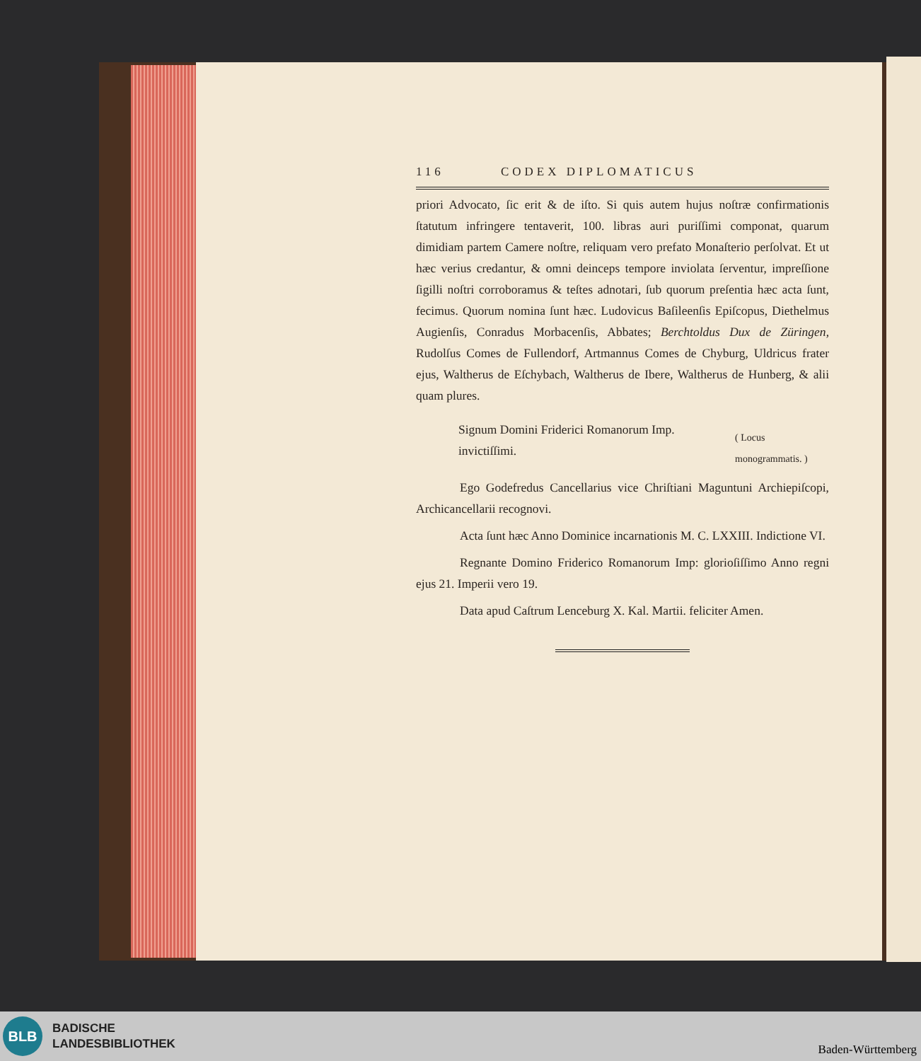116 CODEX DIPLOMATICUS
priori Advocato, ſic erit & de iſto. Si quis autem hujus noſtræ confirmationis ſtatutum infringere tentaverit, 100. libras auri puriſſimi componat, quarum dimidiam partem Camere noſtre, reliquam vero prefato Monaſterio perſolvat. Et ut hæc verius credantur, & omni deinceps tempore inviolata ſerventur, impreſſione ſigilli noſtri corroboramus & teſtes adnotari, ſub quorum preſentia hæc acta ſunt, fecimus. Quorum nomina ſunt hæc. Ludovicus Baſileenſis Epiſcopus, Diethelmus Augienſis, Conradus Morbacenſis, Abbates; Berchtoldus Dux de Züringen, Rudolſus Comes de Fullendorf, Artmannus Comes de Chyburg, Uldricus frater ejus, Waltherus de Eſchybach, Waltherus de Ibere, Waltherus de Hunberg, & alii quam plures.
Signum Domini Friderici Romanorum Imp. invictiſſimi.
( Locus monogrammatis. )
Ego Godefredus Cancellarius vice Chriſtiani Maguntuni Archiepiſcopi, Archicancellarii recognovi.
Acta ſunt hæc Anno Dominice incarnationis M. C. LXXIII. Indictione VI.
Regnante Domino Friderico Romanorum Imp: glorioſiſſimo Anno regni ejus 21. Imperii vero 19.
Data apud Caſtrum Lenceburg X. Kal. Martii. feliciter Amen.
BLB
BADISCHE
LANDESBIBLIOTHEK
Baden-Württemberg